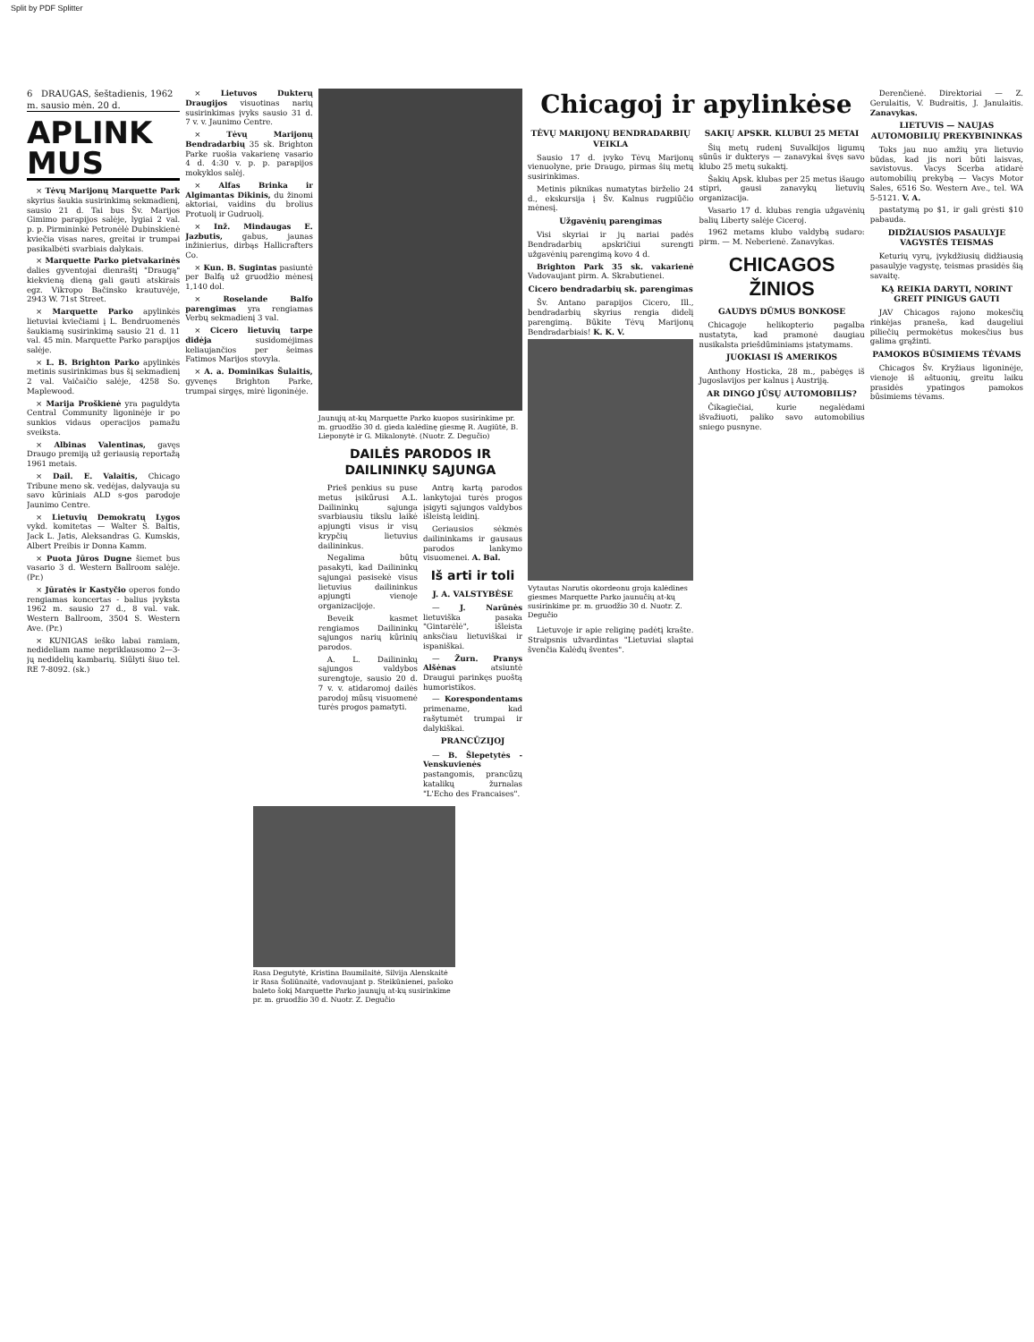Split by PDF Splitter
6 DRAUGAS, šeštadienis, 1962 m. sausio mėn. 20 d.
APLINK MUS
× Tėvų Marijonų Marquette Park skyrius šaukia susirinkimą sekmadienį, sausio 21 d. Tai bus Šv. Marijos Gimimo parapijos salėje, lygiai 2 val. p. p. Pirmininkė Petronėlė Dubinskienė kviečia visas nares, greitai ir trumpai pasikalbėti svarbiais dalykais.
× Marquette Parko pietvakarinės dalies gyventojai dienraštį "Draugą" kiekvieną dieną gali gauti atskirais egz. Vikторо Bačinsko krautuvėje, 2943 W. 71st Street.
× Marquette Parko apylinkės lietuviai kviečiami į L. Bendruomenės šaukiamą susirinkimą sausio 21 d. 11 val. 45 min. Marquette Parko parapijos salėje.
× L. B. Brighton Parko apylinkės metinis susirinkimas bus šį sekmadienį 2 val. Vaičaičio salėje, 4258 So. Maplewood.
× Marija Proškienė yra paguldyta Central Community ligoninėje ir po sunkios vidaus operacijos pamažu sveiksta.
× Albinas Valentinas, gavęs Draugo premiją už geriausią reportažą 1961 metais.
× Dail. E. Valaitis, Chicago Tribune meno sk. vedėjas, dalyvauja su savo kūriniais ALD s-gos parodoje Jaunimo Centre.
× Lietuvių Demokratų Lygos vykd. komitetas — Walter S. Baltis, Jack L. Jatis, Aleksandras G. Kumskis, Albert Preibis ir Donna Kamm.
× Puota Jūros Dugne šiemet bus vasario 3 d. Western Ballroom salėje. (Pr.)
× Jūratės ir Kastyčio operos fondo rengiamas koncertas - balius įvyksta 1962 m. sausio 27 d., 8 val. vak. Western Ballroom, 3504 S. Western Ave. (Pr.)
× KUNIGAS ieško labai ramiam, nedideliam name nepriklausomo 2—3-jų nedidelių kambarių. Siūlyti šiuo tel. RE 7-8092. (sk.)
× Lietuvos Dukterų Draugijos visuotinas narių susirinkimas įvyks sausio 31 d. 7 v. v. Jaunimo Centre.
× Tėvų Marijonų Bendradarbių 35 sk. Brighton Parke ruošia vakarienę vasario 4 d. 4:30 v. p. p. parapijos mokyklos salėj.
× Alfas Brinka ir Algimantas Dikinis, du žinomi aktoriai, vaidins du brolius Protuolį ir Gudruolį.
× Inž. Mindaugas E. Jazbutis, gabus, jaunas inžinierius, dirbąs Hallicrafters Co.
× Kun. B. Sugintas pasiuntė per Balfą už gruodžio mėnesį 1,140 dol.
× Roselande Balfo parengimas yra rengiamas Verbų sekmadienį 3 val.
× Cicero lietuvių tarpe didėja susidomėjimas keliaujančios per šeimas Fatimos Marijos stovyla.
× A. a. Dominikas Šulaitis, gyvenęs Brighton Parke, trumpai sirgęs, mirė ligoninėje.
Jaunųjų at-kų Marquette Parko kuopos susirinkime pr. m. gruodžio 30 d. gieda kalėdinę giesmę R. Augiūtė, B. Lieponytė ir G. Mikalonytė. (Nuotr. Z. Degučio)
DAILĖS PARODOS IR DAILININKŲ SĄJUNGA
Prieš penkius su puse metus įsikūrusi A.L. Dailininkų sąjunga svarbiausiu tikslu laikė apjungti visus ir visų krypčių lietuvius dailininkus.
Negalima būtų pasakyti, kad Dailininkų sąjungai pasisekė visus lietuvius dailininkus apjungti vienoje organizacijoje.
Beveik kasmet rengiamos Dailininkų sąjungos narių kūrinių parodos.
A. L. Dailininkų sąjungos valdybos surengtoje, sausio 20 d. 7 v. v. atidaromoj dailės parodoj mūsų visuomenė turės progos pamatyti.
Antrą kartą parodos lankytojai turės progos įsigyti sąjungos valdybos išleistą leidinį.
Geriausios sėkmės dailininkams ir gausaus parodos lankymo visuomenei. A. Bal.
Iš arti ir toli
J. A. VALSTYBĖSE
— J. Narūnės lietuviška pasaka "Gintarėlė", išleista anksčiau lietuviškai ir ispaniškai.
— Žurn. Pranys Alšėnas atsiuntė Draugui parinkęs puoštą humoristikos.
— Korespondentams primename, kad rašytumėt trumpai ir dalykiškai.
PRANCŪZIJOJ
— B. Šlepetytės - Venskuvienės pastangomis, prancūzų katalikų žurnalas "L'Echo des Francaises".
Rasa Degutytė, Kristina Baumilaitė, Silvija Alenskaitė ir Rasa Šoliūnaitė, vadovaujant p. Steikūnienei, pašoko baleto šokį Marquette Parko jaunųjų at-kų susirinkime pr. m. gruodžio 30 d. Nuotr. Z. Degučio
Chicagoj ir apylinkėse
TĖVŲ MARIJONŲ BENDRADARBIŲ VEIKLA
Sausio 17 d. įvyko Tėvų Marijonų vienuolyne, prie Draugo, pirmas šių metų susirinkimas.
Metinis piknikas numatytas birželio 24 d., ekskursija į Šv. Kalnus rugpiūčio mėnesį.
Užgavėnių parengimas
Visi skyriai ir jų nariai padės Bendradarbių apskričiui surengti užgavėnių parengimą kovo 4 d.
Brighton Park 35 sk. vakarienė Vadovaujant pirm. A. Skrabutienei.
Cicero bendradarbių sk. parengimas
Šv. Antano parapijos Cicero, Ill., bendradarbių skyrius rengia didelį parengimą. Būkite Tėvų Marijonų Bendradarbiais! K. K. V.
Vytautas Narutis okordeonu groja kalėdines giesmes Marquette Parko jaunučių at-kų susirinkime pr. m. gruodžio 30 d. Nuotr. Z. Degučio
Lietuvoje ir apie religinę padėtį krašte. Straipsnis užvardintas "Lietuviai slaptai švenčia Kalėdų šventes".
SAKIŲ APSKR. KLUBUI 25 METAI
Šių metų rudenį Suvalkijos ligumų sūnūs ir dukterys — zanavykai švęs savo klubo 25 metų sukaktį.
Šakių Apsk. klubas per 25 metus išaugo stipri, gausi zanavykų lietuvių organizacija.
Vasario 17 d. klubas rengia užgavėnių balių Liberty salėje Ciceroj.
1962 metams klubo valdybą sudaro: pirm. — M. Neberienė. Zanavykas.
CHICAGOS ŽINIOS
GAUDYS DŪMUS BONKOSE
Chicagoje helikopterio pagalba nustatyta, kad pramonė daugiau nusikalsta priešdūminiams įstatymams.
JUOKIASI IŠ AMERIKOS
Anthony Hosticka, 28 m., pabėgęs iš Jugoslavijos per kalnus į Austriją.
AR DINGO JŪSŲ AUTOMOBILIS?
Čikagiečiai, kurie negalėdami išvažiuoti, paliko savo automobilius sniego pusnyne.
Derenčienė. Direktoriai — Z. Gerulaitis, V. Budraitis, J. Janulaitis. Zanavykas.
LIETUVIS — NAUJAS AUTOMOBILIŲ PREKYBININKAS
Toks jau nuo amžių yra lietuvio būdas, kad jis nori būti laisvas, savistovus. Vacys Scerba atidarė automobilių prekybą — Vacys Motor Sales, 6516 So. Western Ave., tel. WA 5-5121. V. A.
pastatymą po $1, ir gali grėsti $10 pabauda.
DIDŽIAUSIOS PASAULYJE VAGYSTĖS TEISMAS
Keturių vyrų, įvykdžiusių didžiausią pasaulyje vagystę, teismas prasidės šią savaitę.
KĄ REIKIA DARYTI, NORINT GREIT PINIGUS GAUTI
JAV Chicagos rajono mokesčių rinkėjas praneša, kad daugeliui piliečių permokėtus mokesčius bus galima grąžinti.
PAMOKOS BŪSIMIEMS TĖVAMS
Chicagos Šv. Kryžiaus ligoninėje, vienoje iš aštuonių, greitu laiku prasidės ypatingos pamokos būsimiems tėvams.